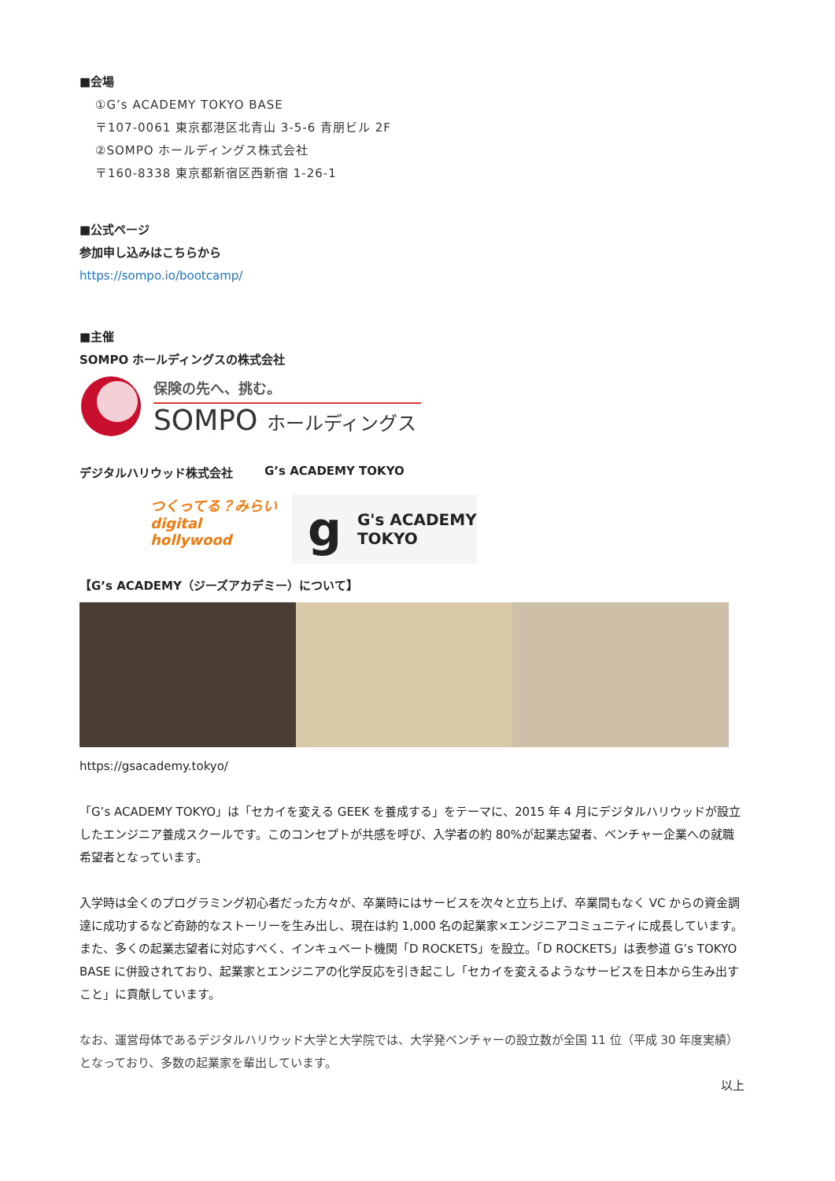■会場
①G’s ACADEMY TOKYO BASE
〒107-0061 東京都港区北青山 3-5-6 青朋ビル 2F
②SOMPO ホールディングス株式会社
〒160-8338 東京都新宿区西新宿 1-26-1
■公式ページ
参加申し込みはこちらから
https://sompo.io/bootcamp/
■主催
SOMPO ホールディングスの株式会社
保険の先へ、挑む。
SOMPO ホールディングス
デジタルハリウッド株式会社 G’s ACADEMY TOKYO
つくってる？みらい
digital
hollywood
g G's ACADEMY
TOKYO
【G’s ACADEMY（ジーズアカデミー）について】
https://gsacademy.tokyo/
「G’s ACADEMY TOKYO」は「セカイを変える GEEK を養成する」をテーマに、2015 年 4 月にデジタルハリウッドが設立したエンジニア養成スクールです。このコンセプトが共感を呼び、入学者の約 80%が起業志望者、ベンチャー企業への就職希望者となっています。
入学時は全くのプログラミング初心者だった方々が、卒業時にはサービスを次々と立ち上げ、卒業間もなく VC からの資金調達に成功するなど奇跡的なストーリーを生み出し、現在は約 1,000 名の起業家×エンジニアコミュニティに成長しています。
また、多くの起業志望者に対応すべく、インキュベート機関「D ROCKETS」を設立。「D ROCKETS」は表参道 G’s TOKYO BASE に併設されており、起業家とエンジニアの化学反応を引き起こし「セカイを変えるようなサービスを日本から生み出すこと」に貢献しています。
なお、運営母体であるデジタルハリウッド大学と大学院では、大学発ベンチャーの設立数が全国 11 位（平成 30 年度実績）となっており、多数の起業家を輩出しています。
以上